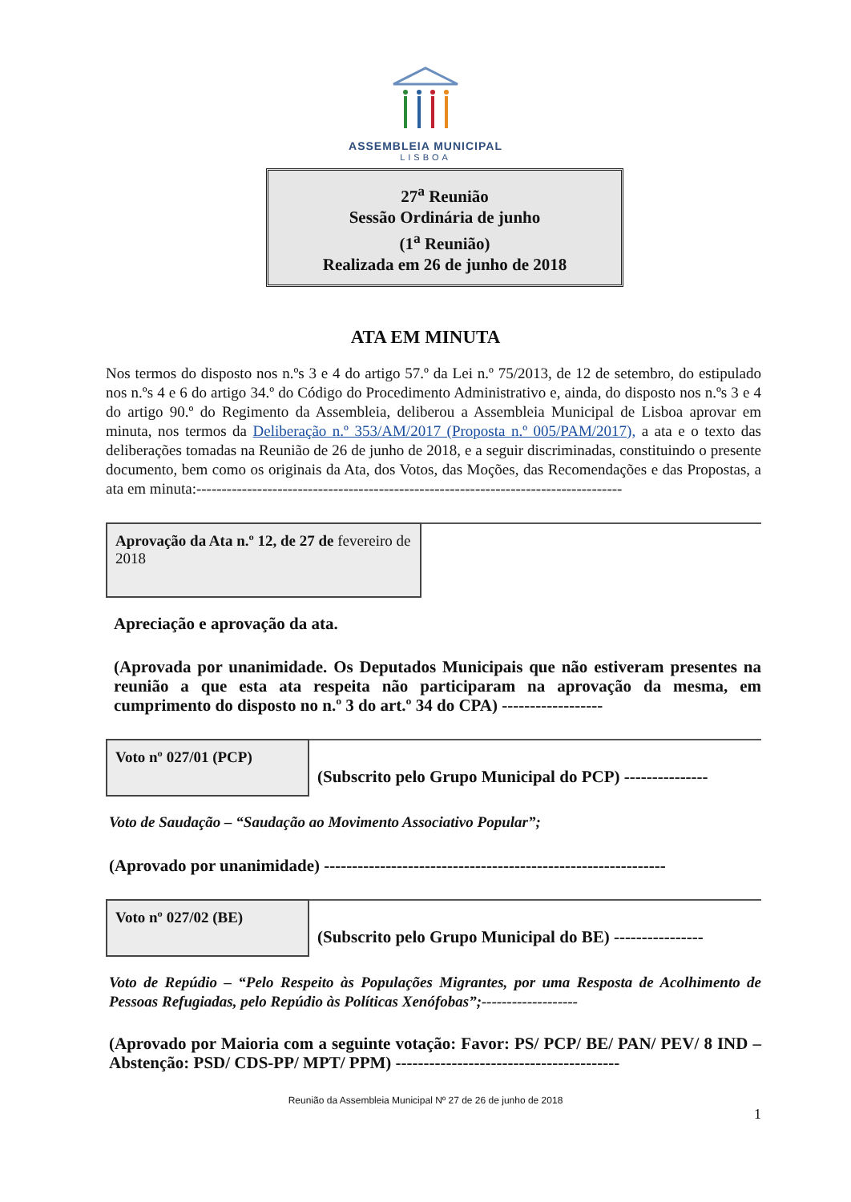ASSEMBLEIA MUNICIPAL
LISBOA
27<sup>a</sup> Reunião
Sessão Ordinária de junho
(1<sup>a</sup> Reunião)
Realizada em 26 de junho de 2018
ATA EM MINUTA
Nos termos do disposto nos n.ºs 3 e 4 do artigo 57.º da Lei n.º 75/2013, de 12 de setembro, do estipulado nos n.ºs 4 e 6 do artigo 34.º do Código do Procedimento Administrativo e, ainda, do disposto nos n.ºs 3 e 4 do artigo 90.º do Regimento da Assembleia, deliberou a Assembleia Municipal de Lisboa aprovar em minuta, nos termos da Deliberação n.º 353/AM/2017 (Proposta n.º 005/PAM/2017), a ata e o texto das deliberações tomadas na Reunião de 26 de junho de 2018, e a seguir discriminadas, constituindo o presente documento, bem como os originais da Ata, dos Votos, das Moções, das Recomendações e das Propostas, a ata em minuta:------------------------------------------------------------------------------------
Aprovação da Ata n.º 12, de 27 de fevereiro de 2018
Apreciação e aprovação da ata.
(Aprovada por unanimidade. Os Deputados Municipais que não estiveram presentes na reunião a que esta ata respeita não participaram na aprovação da mesma, em cumprimento do disposto no n.º 3 do art.º 34 do CPA) ------------------
Voto nº 027/01 (PCP)
(Subscrito pelo Grupo Municipal do PCP) ---------------
Voto de Saudação – “Saudação ao Movimento Associativo Popular”;
(Aprovado por unanimidade) -------------------------------------------------------------
Voto nº 027/02 (BE)
(Subscrito pelo Grupo Municipal do BE) ----------------
Voto de Repúdio – “Pelo Respeito às Populações Migrantes, por uma Resposta de Acolhimento de Pessoas Refugiadas, pelo Repúdio às Políticas Xenófobas”;-------------------
(Aprovado por Maioria com a seguinte votação: Favor: PS/ PCP/ BE/ PAN/ PEV/ 8 IND – Abstenção: PSD/ CDS-PP/ MPT/ PPM) ----------------------------------------
Reunião da Assembleia Municipal Nº 27 de 26 de junho de 2018
1